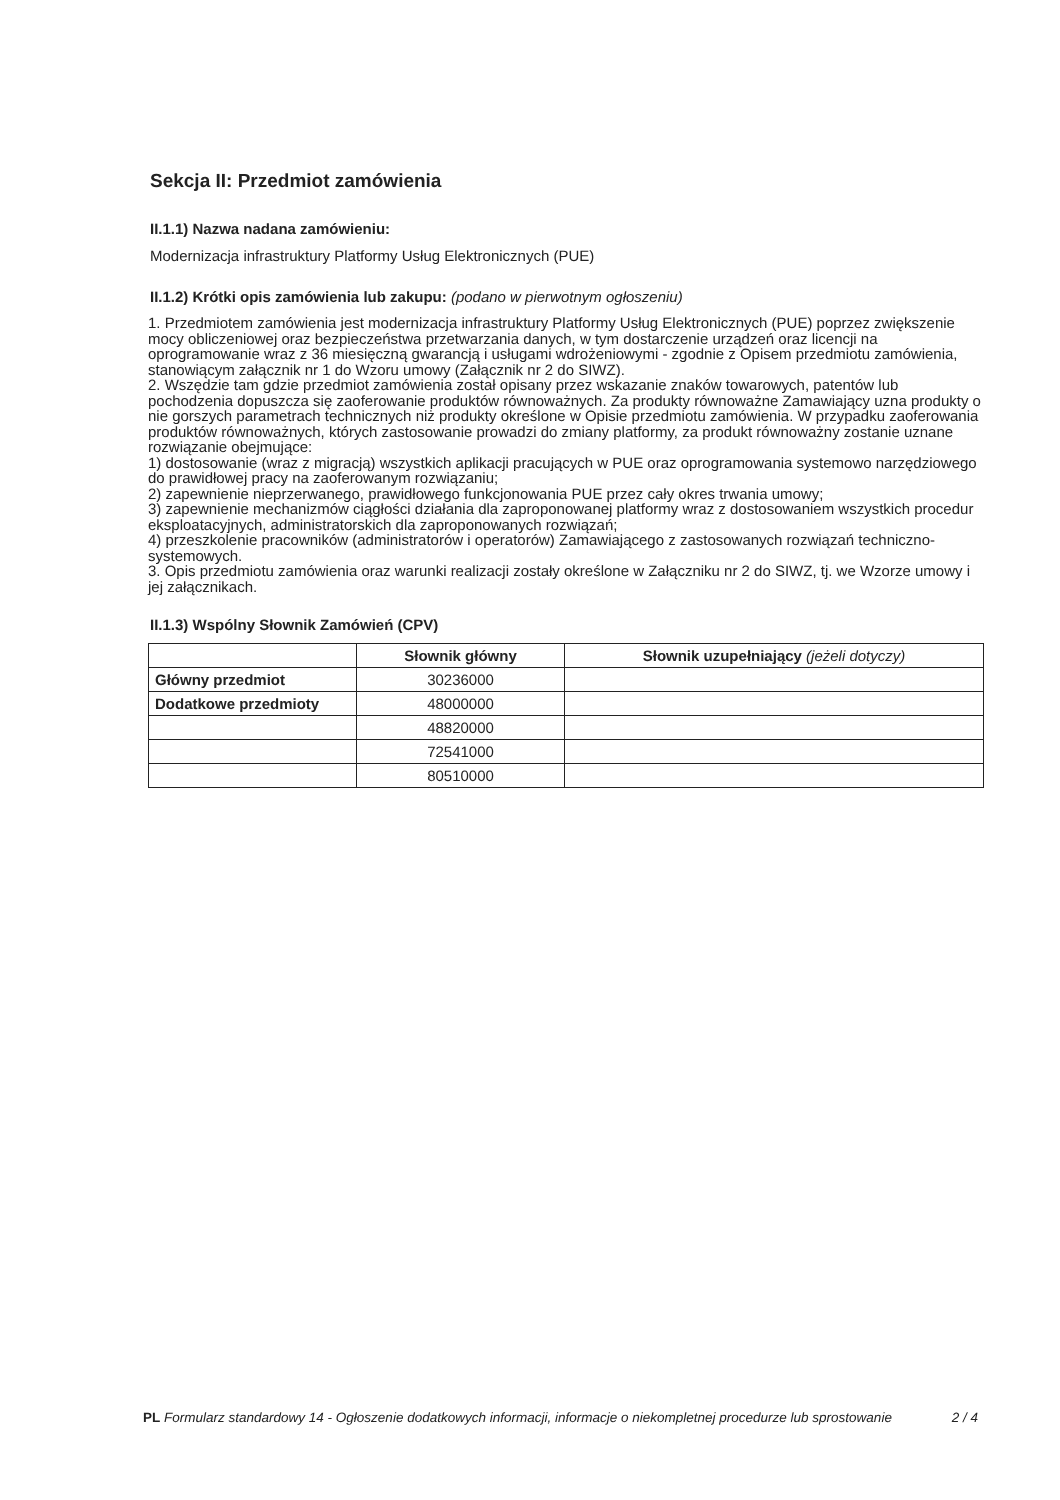Sekcja II: Przedmiot zamówienia
II.1.1) Nazwa nadana zamówieniu:
Modernizacja infrastruktury Platformy Usług Elektronicznych (PUE)
II.1.2) Krótki opis zamówienia lub zakupu: (podano w pierwotnym ogłoszeniu)
1. Przedmiotem zamówienia jest modernizacja infrastruktury Platformy Usług Elektronicznych (PUE) poprzez zwiększenie mocy obliczeniowej oraz bezpieczeństwa przetwarzania danych, w tym dostarczenie urządzeń oraz licencji na oprogramowanie wraz z 36 miesięczną gwarancją i usługami wdrożeniowymi - zgodnie z Opisem przedmiotu zamówienia, stanowiącym załącznik nr 1 do Wzoru umowy (Załącznik nr 2 do SIWZ).
2. Wszędzie tam gdzie przedmiot zamówienia został opisany przez wskazanie znaków towarowych, patentów lub pochodzenia dopuszcza się zaoferowanie produktów równoważnych. Za produkty równoważne Zamawiający uzna produkty o nie gorszych parametrach technicznych niż produkty określone w Opisie przedmiotu zamówienia. W przypadku zaoferowania produktów równoważnych, których zastosowanie prowadzi do zmiany platformy, za produkt równoważny zostanie uznane rozwiązanie obejmujące:
1) dostosowanie (wraz z migracją) wszystkich aplikacji pracujących w PUE oraz oprogramowania systemowo narzędziowego do prawidłowej pracy na zaoferowanym rozwiązaniu;
2) zapewnienie nieprzerwanego, prawidłowego funkcjonowania PUE przez cały okres trwania umowy;
3) zapewnienie mechanizmów ciągłości działania dla zaproponowanej platformy wraz z dostosowaniem wszystkich procedur eksploatacyjnych, administratorskich dla zaproponowanych rozwiązań;
4) przeszkolenie pracowników (administratorów i operatorów) Zamawiającego z zastosowanych rozwiązań techniczno-systemowych.
3. Opis przedmiotu zamówienia oraz warunki realizacji zostały określone w Załączniku nr 2 do SIWZ, tj. we Wzorze umowy i jej załącznikach.
II.1.3) Wspólny Słownik Zamówień (CPV)
| | Słownik główny | Słownik uzupełniający (jeżeli dotyczy) |
| --- | --- | --- |
| Główny przedmiot | 30236000 | |
| Dodatkowe przedmioty | 48000000 | |
| | 48820000 | |
| | 72541000 | |
| | 80510000 | |
PL Formularz standardowy 14 - Ogłoszenie dodatkowych informacji, informacje o niekompletnej procedurze lub sprostowanie
2 / 4